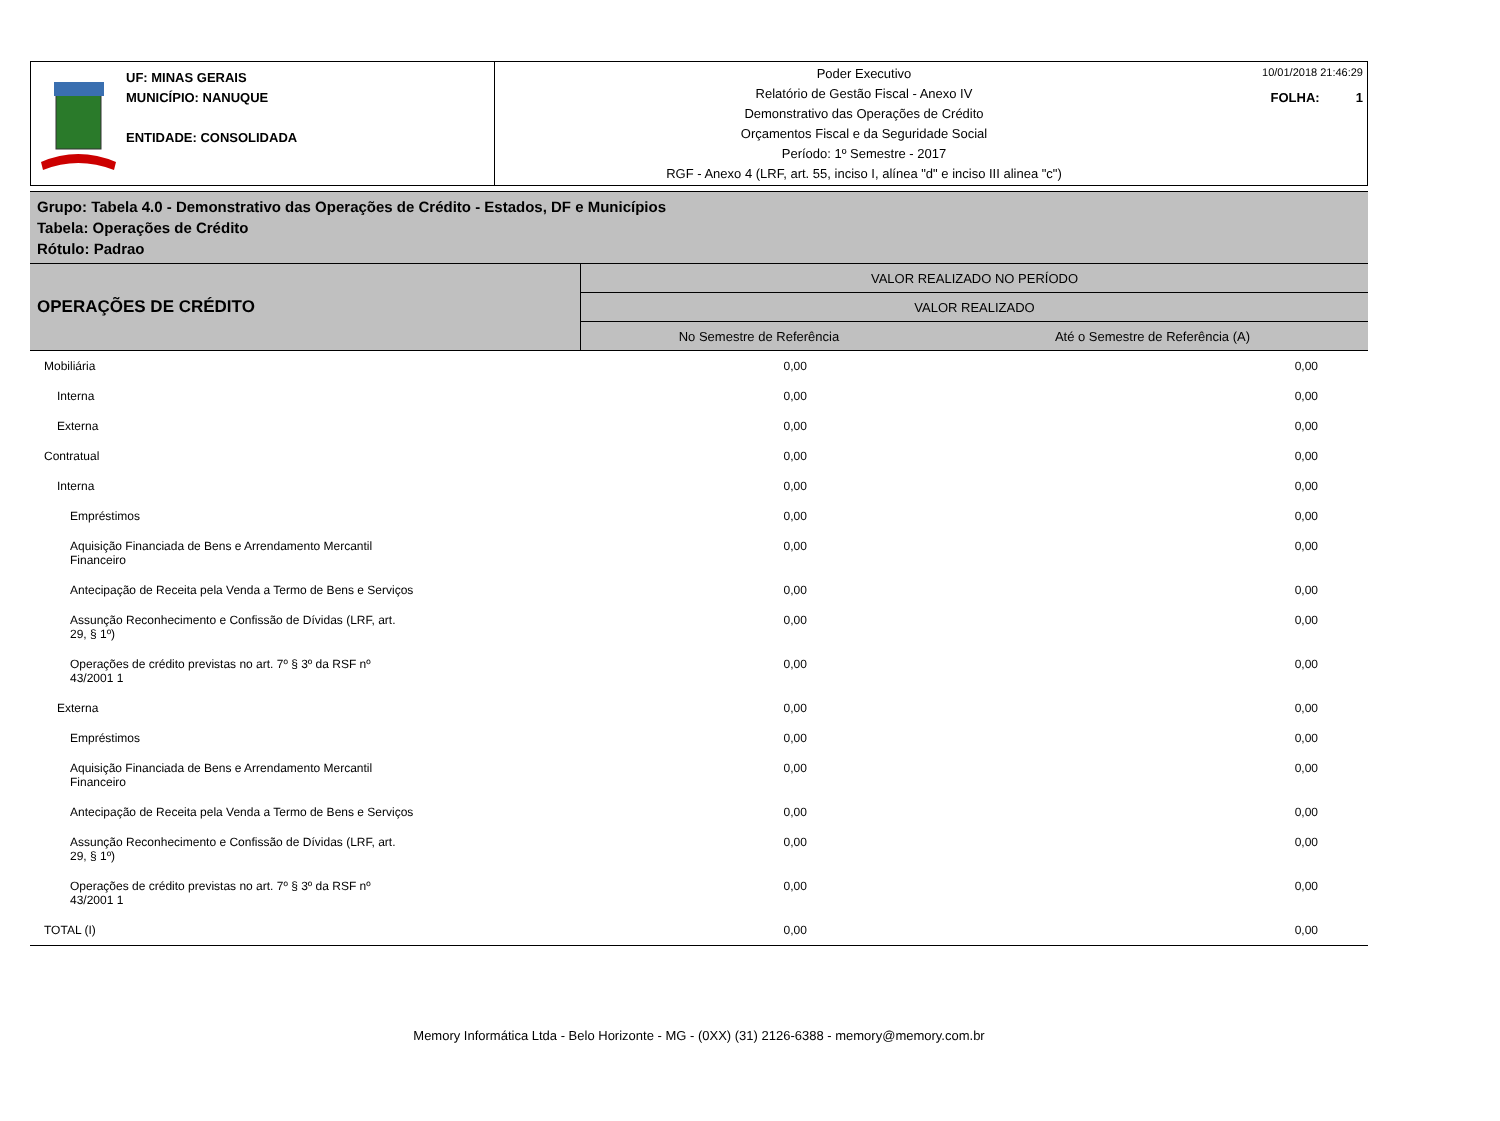UF: MINAS GERAIS
MUNICÍPIO: NANUQUE
ENTIDADE: CONSOLIDADA
Poder Executivo
Relatório de Gestão Fiscal - Anexo IV
Demonstrativo das Operações de Crédito
Orçamentos Fiscal e da Seguridade Social
Período: 1º Semestre - 2017
RGF - Anexo 4 (LRF, art. 55, inciso I, alínea "d" e inciso III alinea "c")
10/01/2018 21:46:29
FOLHA: 1
Grupo: Tabela 4.0 - Demonstrativo das Operações de Crédito - Estados, DF e Municípios
Tabela: Operações de Crédito
Rótulo: Padrao
| OPERAÇÕES DE CRÉDITO | VALOR REALIZADO NO PERÍODO | |
| --- | --- | --- |
| | VALOR REALIZADO | |
| | No Semestre de Referência | Até o Semestre de Referência (A) |
| Mobiliária | 0,00 | 0,00 |
| Interna | 0,00 | 0,00 |
| Externa | 0,00 | 0,00 |
| Contratual | 0,00 | 0,00 |
| Interna | 0,00 | 0,00 |
| Empréstimos | 0,00 | 0,00 |
| Aquisição Financiada de Bens e Arrendamento Mercantil Financeiro | 0,00 | 0,00 |
| Antecipação de Receita pela Venda a Termo de Bens e Serviços | 0,00 | 0,00 |
| Assunção Reconhecimento e Confissão de Dívidas (LRF, art. 29, § 1º) | 0,00 | 0,00 |
| Operações de crédito previstas no art. 7º § 3º da RSF nº 43/2001 1 | 0,00 | 0,00 |
| Externa | 0,00 | 0,00 |
| Empréstimos | 0,00 | 0,00 |
| Aquisição Financiada de Bens e Arrendamento Mercantil Financeiro | 0,00 | 0,00 |
| Antecipação de Receita pela Venda a Termo de Bens e Serviços | 0,00 | 0,00 |
| Assunção Reconhecimento e Confissão de Dívidas (LRF, art. 29, § 1º) | 0,00 | 0,00 |
| Operações de crédito previstas no art. 7º § 3º da RSF nº 43/2001 1 | 0,00 | 0,00 |
| TOTAL (I) | 0,00 | 0,00 |
Memory Informática Ltda - Belo Horizonte - MG - (0XX) (31) 2126-6388 - memory@memory.com.br